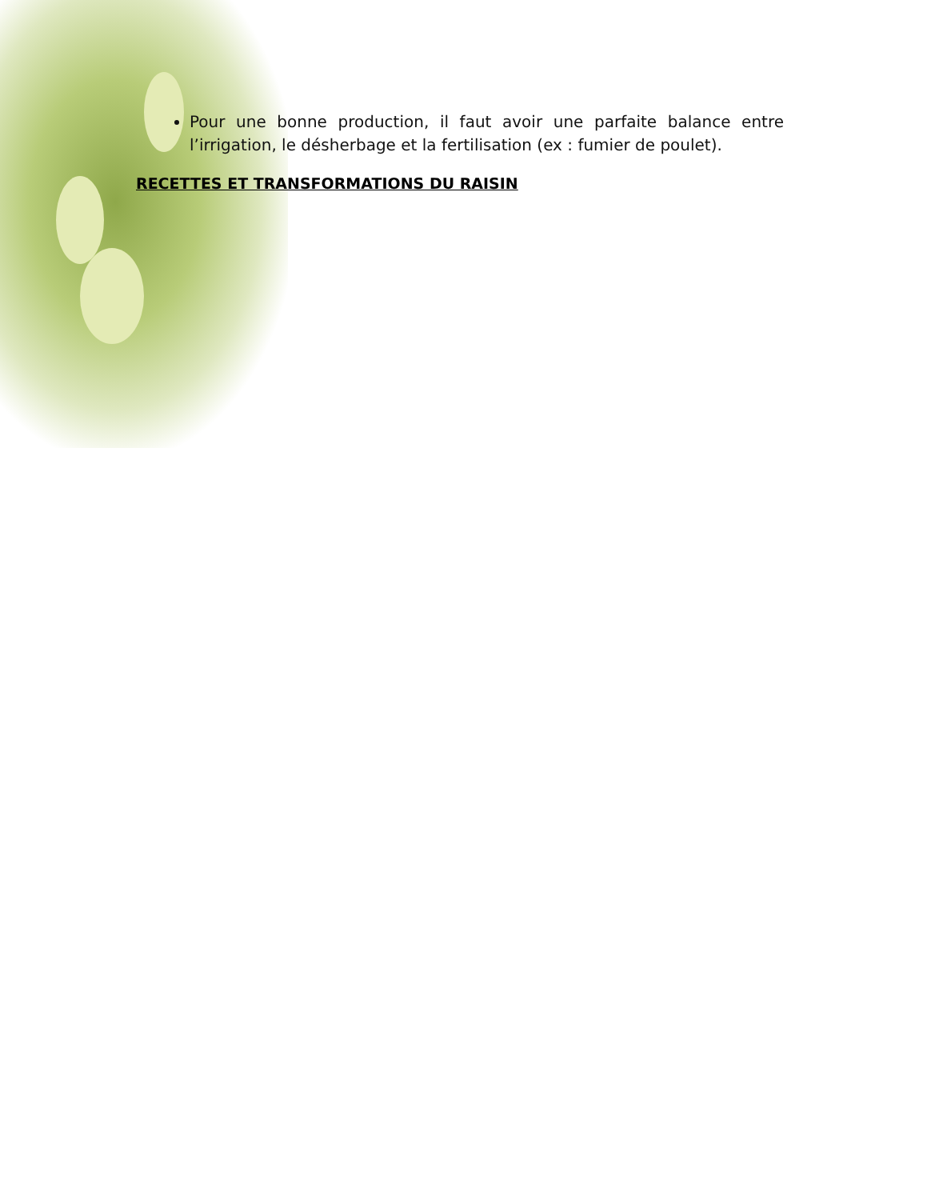Pour une bonne production, il faut avoir une parfaite balance entre l’irrigation, le désherbage et la fertilisation (ex : fumier de poulet).
RECETTES ET TRANSFORMATIONS DU RAISIN